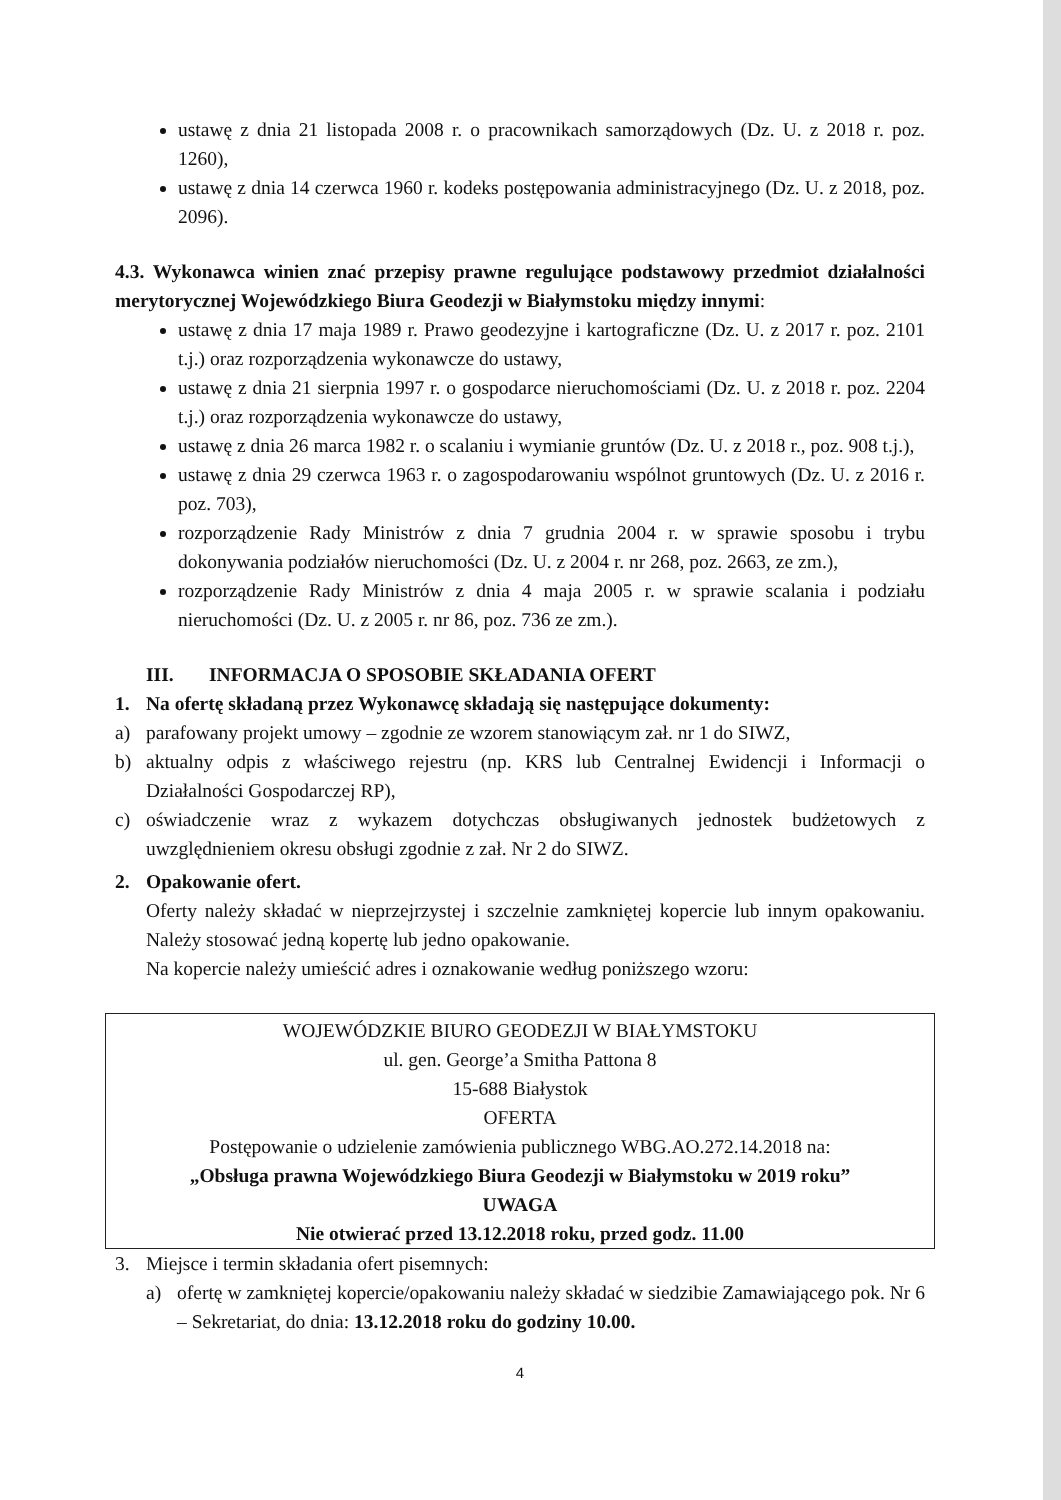ustawę z dnia 21 listopada 2008 r. o pracownikach samorządowych (Dz. U. z 2018 r. poz. 1260),
ustawę z dnia 14 czerwca 1960 r. kodeks postępowania administracyjnego (Dz. U. z 2018, poz. 2096).
4.3. Wykonawca winien znać przepisy prawne regulujące podstawowy przedmiot działalności merytorycznej Wojewódzkiego Biura Geodezji w Białymstoku między innymi:
ustawę z dnia 17 maja 1989 r. Prawo geodezyjne i kartograficzne (Dz. U. z 2017 r. poz. 2101 t.j.) oraz rozporządzenia wykonawcze do ustawy,
ustawę z dnia 21 sierpnia 1997 r. o gospodarce nieruchomościami (Dz. U. z 2018 r. poz. 2204 t.j.) oraz rozporządzenia wykonawcze do ustawy,
ustawę z dnia 26 marca 1982 r. o scalaniu i wymianie gruntów (Dz. U. z 2018 r., poz. 908 t.j.),
ustawę z dnia 29 czerwca 1963 r. o zagospodarowaniu wspólnot gruntowych (Dz. U. z 2016 r. poz. 703),
rozporządzenie Rady Ministrów z dnia 7 grudnia 2004 r. w sprawie sposobu i trybu dokonywania podziałów nieruchomości (Dz. U. z 2004 r. nr 268, poz. 2663, ze zm.),
rozporządzenie Rady Ministrów z dnia 4 maja 2005 r. w sprawie scalania i podziału nieruchomości (Dz. U. z 2005 r. nr 86, poz. 736 ze zm.).
III. INFORMACJA O SPOSOBIE SKŁADANIA OFERT
1. Na ofertę składaną przez Wykonawcę składają się następujące dokumenty:
a) parafowany projekt umowy – zgodnie ze wzorem stanowiącym zał. nr 1 do SIWZ,
b) aktualny odpis z właściwego rejestru (np. KRS lub Centralnej Ewidencji i Informacji o Działalności Gospodarczej RP),
c) oświadczenie wraz z wykazem dotychczas obsługiwanych jednostek budżetowych z uwzględnieniem okresu obsługi zgodnie z zał. Nr 2 do SIWZ.
2. Opakowanie ofert.
Oferty należy składać w nieprzejrzystej i szczelnie zamkniętej kopercie lub innym opakowaniu. Należy stosować jedną kopertę lub jedno opakowanie.
Na kopercie należy umieścić adres i oznakowanie według poniższego wzoru:
WOJEWÓDZKIE BIURO GEODEZJI W BIAŁYMSTOKU
ul. gen. George’a Smitha Pattona 8
15-688 Białystok
OFERTA
Postępowanie o udzielenie zamówienia publicznego WBG.AO.272.14.2018 na:
„Obsługa prawna Wojewódzkiego Biura Geodezji w Białymstoku w 2019 roku”
UWAGA
Nie otwierać przed 13.12.2018 roku, przed godz. 11.00
3. Miejsce i termin składania ofert pisemnych:
a) ofertę w zamkniętej kopercie/opakowaniu należy składać w siedzibie Zamawiającego pok. Nr 6 – Sekretariat, do dnia: 13.12.2018 roku do godziny 10.00.
4